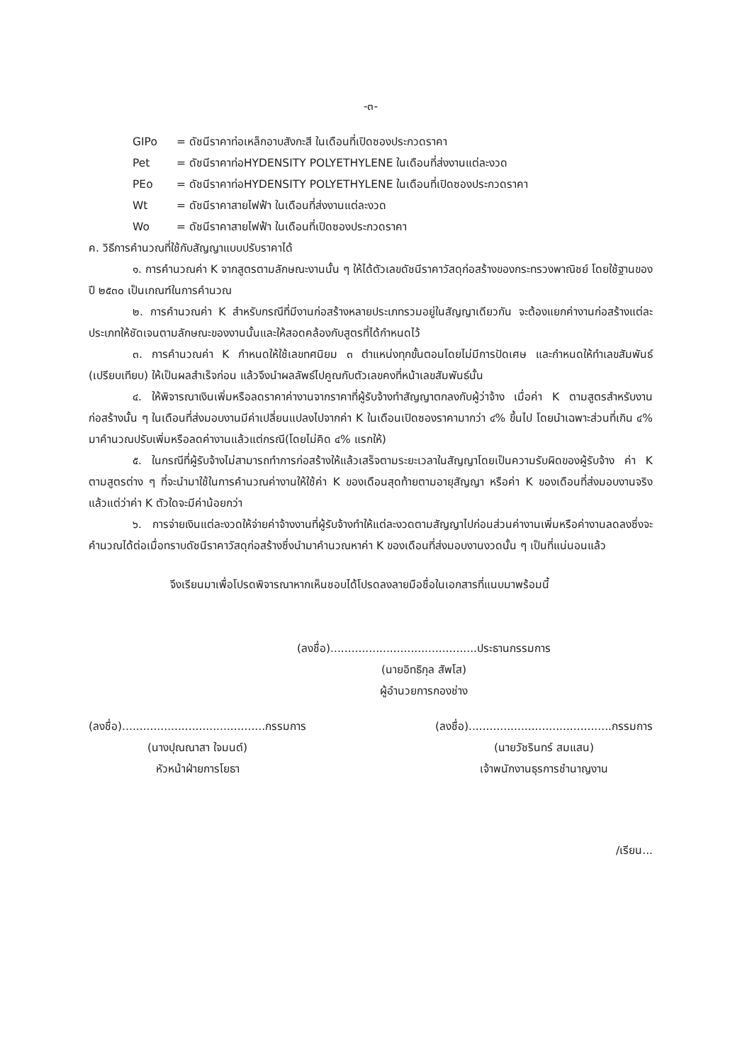-๓-
GIPo = ดัชนีราคาท่อเหล็กอาบสังกะสี ในเดือนที่เปิดซองประกวดราคา
Pet = ดัชนีราคาท่อHYDENSITY POLYETHYLENE ในเดือนที่ส่งงานแต่ละงวด
PEo = ดัชนีราคาท่อHYDENSITY POLYETHYLENE ในเดือนที่เปิดซองประกวดราคา
Wt = ดัชนีราคาสายไฟฟ้า ในเดือนที่ส่งงานแต่ละงวด
Wo = ดัชนีราคาสายไฟฟ้า ในเดือนที่เปิดซองประกวดราคา
ค. วิธีการคำนวณที่ใช้กับสัญญาแบบปรับราคาได้
๑. การคำนวณค่า K จากสูตรตามลักษณะงานนั้น ๆ ให้ได้ตัวเลขดัชนีราคาวัสดุก่อสร้างของกระทรวงพาณิชย์ โดยใช้ฐานของปี ๒๕๓๐ เป็นเกณฑ์ในการคำนวณ
๒. การคำนวณค่า K สำหรับกรณีที่มีงานก่อสร้างหลายประเภทรวมอยู่ในสัญญาเดียวกัน จะต้องแยกค่างานก่อสร้างแต่ละประเภทให้ชัดเจนตามลักษณะของงานนั้นและให้สอดคล้องกับสูตรที่ได้กำหนดไว้
๓. การคำนวณค่า K กำหนดให้ใช้เลขทศนิยม ๓ ตำแหน่งทุกขั้นตอนโดยไม่มีการปัดเศษ และกำหนดให้ทำเลขสัมพันธ์ (เปรียบเทียบ) ให้เป็นผลสำเร็จก่อน แล้วจึงนำผลลัพธ์ไปคูณกับตัวเลขคงที่หน้าเลขสัมพันธ์นั้น
๔. ให้พิจารณาเงินเพิ่มหรือลดราคาค่างานจากราคาที่ผู้รับจ้างทำสัญญาตกลงกับผู้ว่าจ้าง เมื่อค่า K ตามสูตรสำหรับงานก่อสร้างนั้น ๆ ในเดือนที่ส่งมอบงานมีค่าเปลี่ยนแปลงไปจากค่า K ในเดือนเปิดซองราคามากว่า ๔% ขึ้นไป โดยนำเฉพาะส่วนที่เกิน ๔% มาคำนวณปรับเพิ่มหรือลดค่างานแล้วแต่กรณี(โดยไม่คิด ๔% แรกให้)
๕. ในกรณีที่ผู้รับจ้างไม่สามารถทำการก่อสร้างให้แล้วเสร็จตามระยะเวลาในสัญญาโดยเป็นความรับผิดของผู้รับจ้าง ค่า K ตามสูตรต่าง ๆ ที่จะนำมาใช้ในการคำนวณค่างานให้ใช้ค่า K ของเดือนสุดท้ายตามอายุสัญญา หรือค่า K ของเดือนที่ส่งมอบงานจริง แล้วแต่ว่าค่า K ตัวใดจะมีค่าน้อยกว่า
๖. การจ่ายเงินแต่ละงวดให้จ่ายค่าจ้างงานที่ผู้รับจ้างทำให้แต่ละงวดตามสัญญาไปก่อนส่วนค่างานเพิ่มหรือค่างานลดลงซึ่งจะคำนวณได้ต่อเมื่อทราบดัชนีราคาวัสดุก่อสร้างซึ่งนำมาคำนวณหาค่า K ของเดือนที่ส่งมอบงานงวดนั้น ๆ เป็นที่แน่นอนแล้ว
จึงเรียนมาเพื่อโปรดพิจารณาหากเห็นชอบได้โปรดลงลายมือชื่อในเอกสารที่แนบมาพร้อมนี้
(ลงชื่อ)..........................................ประธานกรรมการ
(นายอิทธิกุล สัพโส)
ผู้อำนวยการกองช่าง
(ลงชื่อ).........................................กรรมการ
(นางปุณณาสา ใจมนต์)
หัวหน้าฝ่ายการโยธา
(ลงชื่อ).........................................กรรมการ
(นายวัชรินทร์ สมแสน)
เจ้าพนักงานธุรการชำนาญงาน
/เรียน...